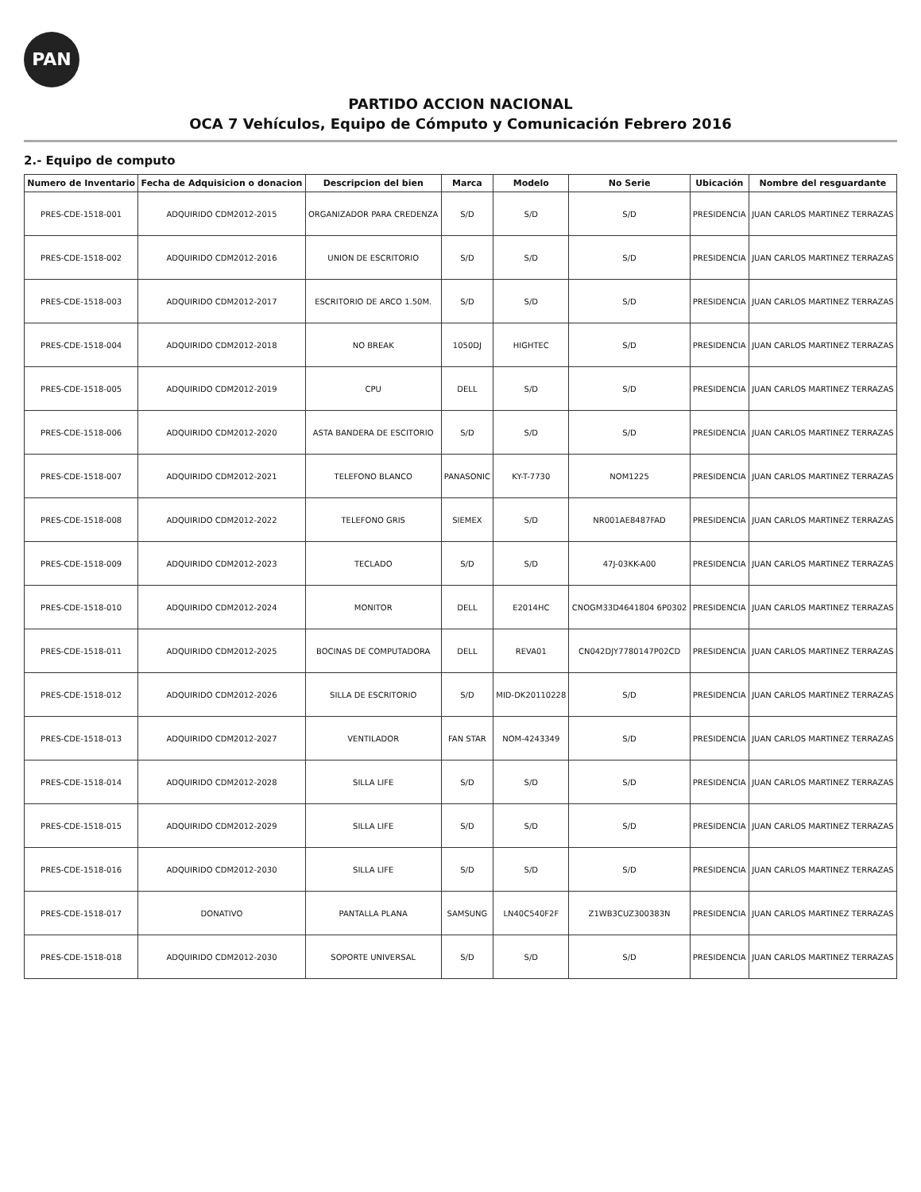PAN
PARTIDO ACCION NACIONAL
OCA 7 Vehículos, Equipo de Cómputo y Comunicación Febrero 2016
2.- Equipo de computo
| Numero de Inventario | Fecha de Adquisicion o donacion | Descripcion del bien | Marca | Modelo | No Serie | Ubicación | Nombre del resguardante |
| --- | --- | --- | --- | --- | --- | --- | --- |
| PRES-CDE-1518-001 | ADQUIRIDO CDM2012-2015 | ORGANIZADOR PARA CREDENZA | S/D | S/D | S/D | PRESIDENCIA | JUAN CARLOS MARTINEZ TERRAZAS |
| PRES-CDE-1518-002 | ADQUIRIDO CDM2012-2016 | UNION DE ESCRITORIO | S/D | S/D | S/D | PRESIDENCIA | JUAN CARLOS MARTINEZ TERRAZAS |
| PRES-CDE-1518-003 | ADQUIRIDO CDM2012-2017 | ESCRITORIO DE ARCO 1.50M. | S/D | S/D | S/D | PRESIDENCIA | JUAN CARLOS MARTINEZ TERRAZAS |
| PRES-CDE-1518-004 | ADQUIRIDO CDM2012-2018 | NO BREAK | 1050DJ | HIGHTEC | S/D | PRESIDENCIA | JUAN CARLOS MARTINEZ TERRAZAS |
| PRES-CDE-1518-005 | ADQUIRIDO CDM2012-2019 | CPU | DELL | S/D | S/D | PRESIDENCIA | JUAN CARLOS MARTINEZ TERRAZAS |
| PRES-CDE-1518-006 | ADQUIRIDO CDM2012-2020 | ASTA BANDERA DE ESCITORIO | S/D | S/D | S/D | PRESIDENCIA | JUAN CARLOS MARTINEZ TERRAZAS |
| PRES-CDE-1518-007 | ADQUIRIDO CDM2012-2021 | TELEFONO BLANCO | PANASONIC | KY-T-7730 | NOM1225 | PRESIDENCIA | JUAN CARLOS MARTINEZ TERRAZAS |
| PRES-CDE-1518-008 | ADQUIRIDO CDM2012-2022 | TELEFONO GRIS | SIEMEX | S/D | NR001AE8487FAD | PRESIDENCIA | JUAN CARLOS MARTINEZ TERRAZAS |
| PRES-CDE-1518-009 | ADQUIRIDO CDM2012-2023 | TECLADO | S/D | S/D | 47J-03KK-A00 | PRESIDENCIA | JUAN CARLOS MARTINEZ TERRAZAS |
| PRES-CDE-1518-010 | ADQUIRIDO CDM2012-2024 | MONITOR | DELL | E2014HC | CNOGM33D4641804 6P0302 | PRESIDENCIA | JUAN CARLOS MARTINEZ TERRAZAS |
| PRES-CDE-1518-011 | ADQUIRIDO CDM2012-2025 | BOCINAS DE COMPUTADORA | DELL | REVA01 | CN042DJY7780147P02CD | PRESIDENCIA | JUAN CARLOS MARTINEZ TERRAZAS |
| PRES-CDE-1518-012 | ADQUIRIDO CDM2012-2026 | SILLA DE ESCRITORIO | S/D | MID-DK20110228 | S/D | PRESIDENCIA | JUAN CARLOS MARTINEZ TERRAZAS |
| PRES-CDE-1518-013 | ADQUIRIDO CDM2012-2027 | VENTILADOR | FAN STAR | NOM-4243349 | S/D | PRESIDENCIA | JUAN CARLOS MARTINEZ TERRAZAS |
| PRES-CDE-1518-014 | ADQUIRIDO CDM2012-2028 | SILLA LIFE | S/D | S/D | S/D | PRESIDENCIA | JUAN CARLOS MARTINEZ TERRAZAS |
| PRES-CDE-1518-015 | ADQUIRIDO CDM2012-2029 | SILLA LIFE | S/D | S/D | S/D | PRESIDENCIA | JUAN CARLOS MARTINEZ TERRAZAS |
| PRES-CDE-1518-016 | ADQUIRIDO CDM2012-2030 | SILLA LIFE | S/D | S/D | S/D | PRESIDENCIA | JUAN CARLOS MARTINEZ TERRAZAS |
| PRES-CDE-1518-017 | DONATIVO | PANTALLA PLANA | SAMSUNG | LN40C540F2F | Z1WB3CUZ300383N | PRESIDENCIA | JUAN CARLOS MARTINEZ TERRAZAS |
| PRES-CDE-1518-018 | ADQUIRIDO CDM2012-2030 | SOPORTE UNIVERSAL | S/D | S/D | S/D | PRESIDENCIA | JUAN CARLOS MARTINEZ TERRAZAS |